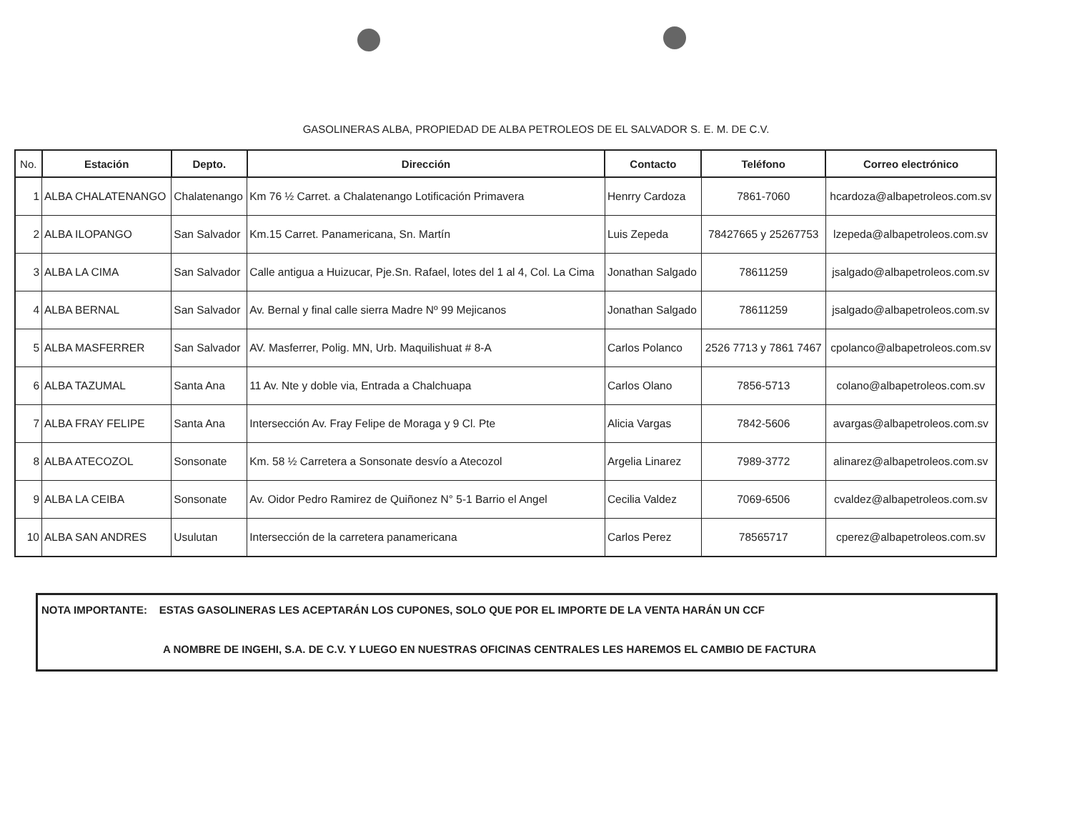GASOLINERAS ALBA, PROPIEDAD DE ALBA PETROLEOS DE EL SALVADOR S. E. M. DE C.V.
| No. | Estación | Depto. | Dirección | Contacto | Teléfono | Correo electrónico |
| --- | --- | --- | --- | --- | --- | --- |
| 1 | ALBA CHALATENANGO | Chalatenango | Km 76 ½ Carret. a Chalatenango Lotificación Primavera | Henrry Cardoza | 7861-7060 | hcardoza@albapetroleos.com.sv |
| 2 | ALBA ILOPANGO | San Salvador | Km.15 Carret. Panamericana, Sn. Martín | Luis Zepeda | 78427665 y 25267753 | lzepeda@albapetroleos.com.sv |
| 3 | ALBA LA CIMA | San Salvador | Calle antigua a Huizucar, Pje.Sn. Rafael, lotes del 1 al 4, Col. La Cima | Jonathan Salgado | 78611259 | jsalgado@albapetroleos.com.sv |
| 4 | ALBA BERNAL | San Salvador | Av. Bernal y final calle sierra Madre Nº 99 Mejicanos | Jonathan Salgado | 78611259 | jsalgado@albapetroleos.com.sv |
| 5 | ALBA MASFERRER | San Salvador | AV. Masferrer, Polig. MN, Urb. Maquilishuat # 8-A | Carlos Polanco | 2526 7713 y 7861 7467 | cpolanco@albapetroleos.com.sv |
| 6 | ALBA TAZUMAL | Santa Ana | 11 Av. Nte y doble via, Entrada a Chalchuapa | Carlos Olano | 7856-5713 | colano@albapetroleos.com.sv |
| 7 | ALBA FRAY FELIPE | Santa Ana | Intersección Av. Fray Felipe de Moraga y 9 Cl. Pte | Alicia Vargas | 7842-5606 | avargas@albapetroleos.com.sv |
| 8 | ALBA ATECOZOL | Sonsonate | Km. 58 ½ Carretera a Sonsonate desvío a Atecozol | Argelia Linarez | 7989-3772 | alinarez@albapetroleos.com.sv |
| 9 | ALBA LA CEIBA | Sonsonate | Av. Oidor Pedro Ramirez de Quiñonez N° 5-1 Barrio el Angel | Cecilia Valdez | 7069-6506 | cvaldez@albapetroleos.com.sv |
| 10 | ALBA SAN ANDRES | Usulutan | Intersección de la carretera panamericana | Carlos Perez | 78565717 | cperez@albapetroleos.com.sv |
NOTA IMPORTANTE: ESTAS GASOLINERAS LES ACEPTARÁN LOS CUPONES, SOLO QUE POR EL IMPORTE DE LA VENTA HARÁN UN CCF
A NOMBRE DE INGEHI, S.A. DE C.V. Y LUEGO EN NUESTRAS OFICINAS CENTRALES LES HAREMOS EL CAMBIO DE FACTURA